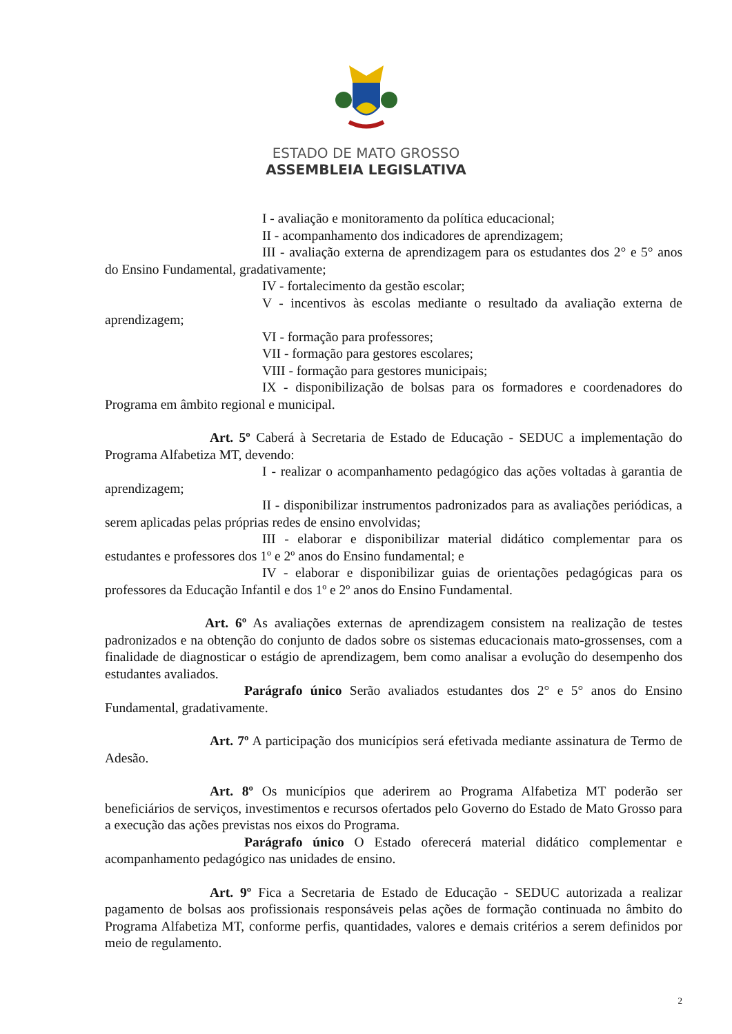ESTADO DE MATO GROSSO
ASSEMBLEIA LEGISLATIVA
I - avaliação e monitoramento da política educacional;
II - acompanhamento dos indicadores de aprendizagem;
III - avaliação externa de aprendizagem para os estudantes dos 2° e 5° anos do Ensino Fundamental, gradativamente;
IV - fortalecimento da gestão escolar;
V - incentivos às escolas mediante o resultado da avaliação externa de aprendizagem;
VI - formação para professores;
VII - formação para gestores escolares;
VIII - formação para gestores municipais;
IX - disponibilização de bolsas para os formadores e coordenadores do Programa em âmbito regional e municipal.
Art. 5º Caberá à Secretaria de Estado de Educação - SEDUC a implementação do Programa Alfabetiza MT, devendo:
I - realizar o acompanhamento pedagógico das ações voltadas à garantia de aprendizagem;
II - disponibilizar instrumentos padronizados para as avaliações periódicas, a serem aplicadas pelas próprias redes de ensino envolvidas;
III - elaborar e disponibilizar material didático complementar para os estudantes e professores dos 1º e 2º anos do Ensino fundamental; e
IV - elaborar e disponibilizar guias de orientações pedagógicas para os professores da Educação Infantil e dos 1º e 2º anos do Ensino Fundamental.
Art. 6º As avaliações externas de aprendizagem consistem na realização de testes padronizados e na obtenção do conjunto de dados sobre os sistemas educacionais mato-grossenses, com a finalidade de diagnosticar o estágio de aprendizagem, bem como analisar a evolução do desempenho dos estudantes avaliados.
Parágrafo único Serão avaliados estudantes dos 2° e 5° anos do Ensino Fundamental, gradativamente.
Art. 7º A participação dos municípios será efetivada mediante assinatura de Termo de Adesão.
Art. 8º Os municípios que aderirem ao Programa Alfabetiza MT poderão ser beneficiários de serviços, investimentos e recursos ofertados pelo Governo do Estado de Mato Grosso para a execução das ações previstas nos eixos do Programa.
Parágrafo único O Estado oferecerá material didático complementar e acompanhamento pedagógico nas unidades de ensino.
Art. 9º Fica a Secretaria de Estado de Educação - SEDUC autorizada a realizar pagamento de bolsas aos profissionais responsáveis pelas ações de formação continuada no âmbito do Programa Alfabetiza MT, conforme perfis, quantidades, valores e demais critérios a serem definidos por meio de regulamento.
2